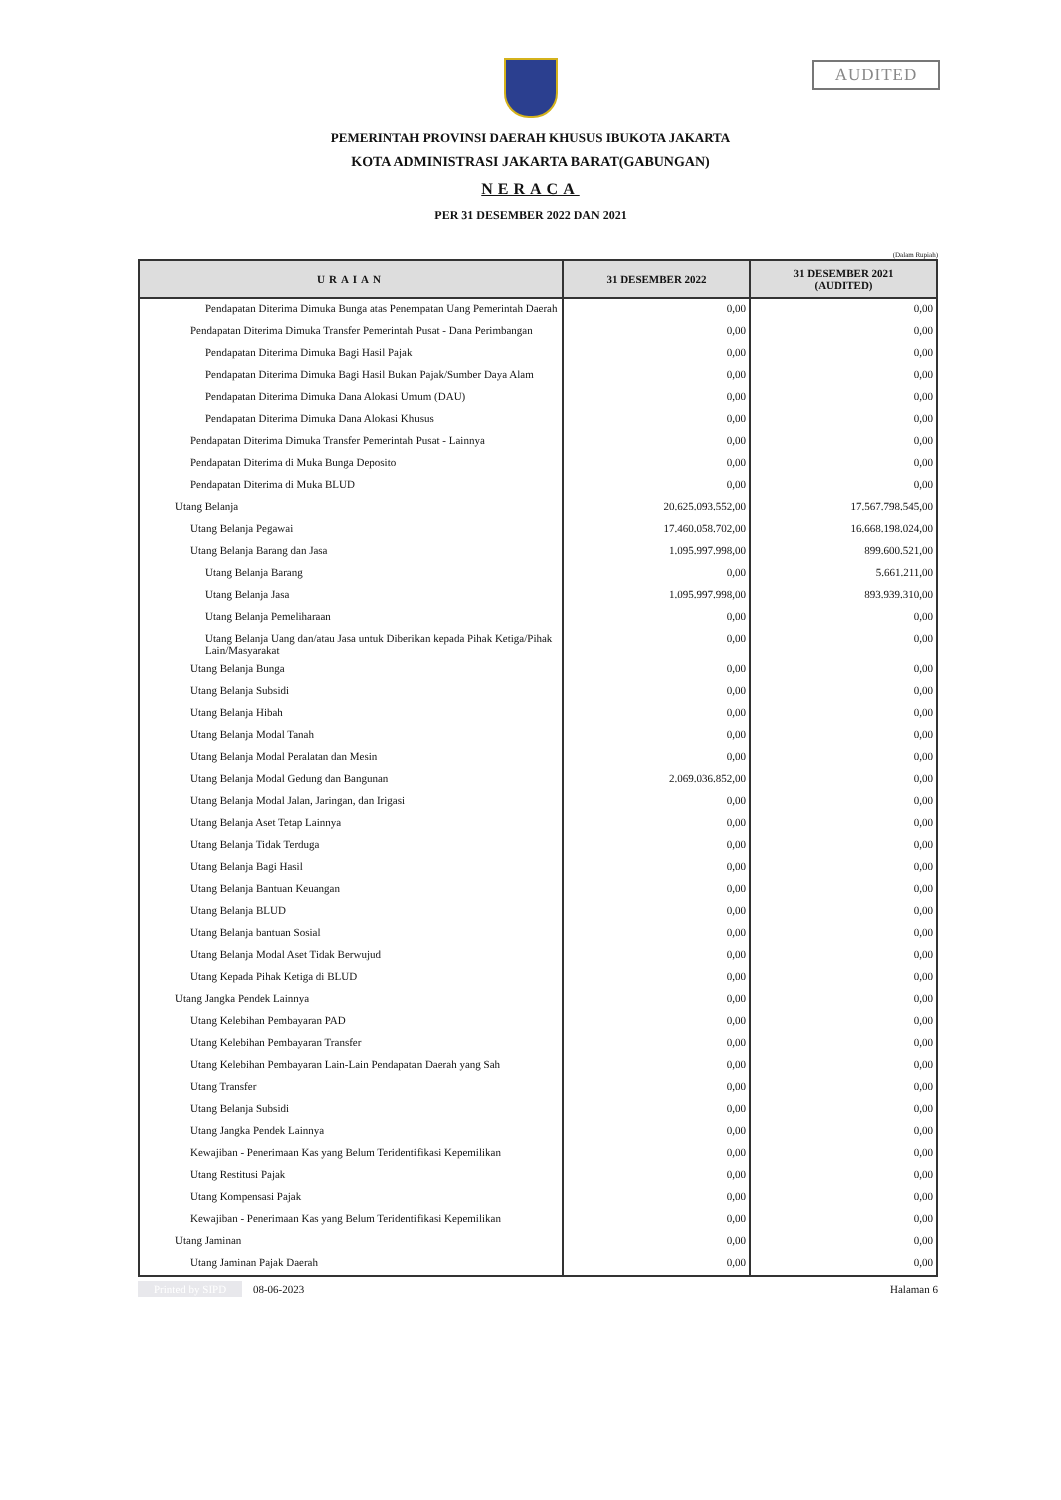AUDITED
PEMERINTAH PROVINSI DAERAH KHUSUS IBUKOTA JAKARTA
KOTA ADMINISTRASI JAKARTA BARAT(GABUNGAN)
NERACA
PER 31 DESEMBER 2022 DAN 2021
(Dalam Rupiah)
| URAIAN | 31 DESEMBER 2022 | 31 DESEMBER 2021 (AUDITED) |
| --- | --- | --- |
| Pendapatan Diterima Dimuka Bunga atas Penempatan Uang Pemerintah Daerah | 0,00 | 0,00 |
| Pendapatan Diterima Dimuka Transfer Pemerintah Pusat - Dana Perimbangan | 0,00 | 0,00 |
| Pendapatan Diterima Dimuka Bagi Hasil Pajak | 0,00 | 0,00 |
| Pendapatan Diterima Dimuka Bagi Hasil Bukan Pajak/Sumber Daya Alam | 0,00 | 0,00 |
| Pendapatan Diterima Dimuka Dana Alokasi Umum (DAU) | 0,00 | 0,00 |
| Pendapatan Diterima Dimuka Dana Alokasi Khusus | 0,00 | 0,00 |
| Pendapatan Diterima Dimuka Transfer Pemerintah Pusat - Lainnya | 0,00 | 0,00 |
| Pendapatan Diterima di Muka Bunga Deposito | 0,00 | 0,00 |
| Pendapatan Diterima di Muka BLUD | 0,00 | 0,00 |
| Utang Belanja | 20.625.093.552,00 | 17.567.798.545,00 |
| Utang Belanja Pegawai | 17.460.058.702,00 | 16.668.198.024,00 |
| Utang Belanja Barang dan Jasa | 1.095.997.998,00 | 899.600.521,00 |
| Utang Belanja Barang | 0,00 | 5.661.211,00 |
| Utang Belanja Jasa | 1.095.997.998,00 | 893.939.310,00 |
| Utang Belanja Pemeliharaan | 0,00 | 0,00 |
| Utang Belanja Uang dan/atau Jasa untuk Diberikan kepada Pihak Ketiga/Pihak Lain/Masyarakat | 0,00 | 0,00 |
| Utang Belanja Bunga | 0,00 | 0,00 |
| Utang Belanja Subsidi | 0,00 | 0,00 |
| Utang Belanja Hibah | 0,00 | 0,00 |
| Utang Belanja Modal Tanah | 0,00 | 0,00 |
| Utang Belanja Modal Peralatan dan Mesin | 0,00 | 0,00 |
| Utang Belanja Modal Gedung dan Bangunan | 2.069.036.852,00 | 0,00 |
| Utang Belanja Modal Jalan, Jaringan, dan Irigasi | 0,00 | 0,00 |
| Utang Belanja Aset Tetap Lainnya | 0,00 | 0,00 |
| Utang Belanja Tidak Terduga | 0,00 | 0,00 |
| Utang Belanja Bagi Hasil | 0,00 | 0,00 |
| Utang Belanja Bantuan Keuangan | 0,00 | 0,00 |
| Utang Belanja BLUD | 0,00 | 0,00 |
| Utang Belanja bantuan Sosial | 0,00 | 0,00 |
| Utang Belanja Modal Aset Tidak Berwujud | 0,00 | 0,00 |
| Utang Kepada Pihak Ketiga di BLUD | 0,00 | 0,00 |
| Utang Jangka Pendek Lainnya | 0,00 | 0,00 |
| Utang Kelebihan Pembayaran PAD | 0,00 | 0,00 |
| Utang Kelebihan Pembayaran Transfer | 0,00 | 0,00 |
| Utang Kelebihan Pembayaran Lain-Lain Pendapatan Daerah yang Sah | 0,00 | 0,00 |
| Utang Transfer | 0,00 | 0,00 |
| Utang Belanja Subsidi | 0,00 | 0,00 |
| Utang Jangka Pendek Lainnya | 0,00 | 0,00 |
| Kewajiban - Penerimaan Kas yang Belum Teridentifikasi Kepemilikan | 0,00 | 0,00 |
| Utang Restitusi Pajak | 0,00 | 0,00 |
| Utang Kompensasi Pajak | 0,00 | 0,00 |
| Kewajiban - Penerimaan Kas yang Belum Teridentifikasi Kepemilikan | 0,00 | 0,00 |
| Utang Jaminan | 0,00 | 0,00 |
| Utang Jaminan Pajak Daerah | 0,00 | 0,00 |
Printed by SIPD 08-06-2023 Halaman 6